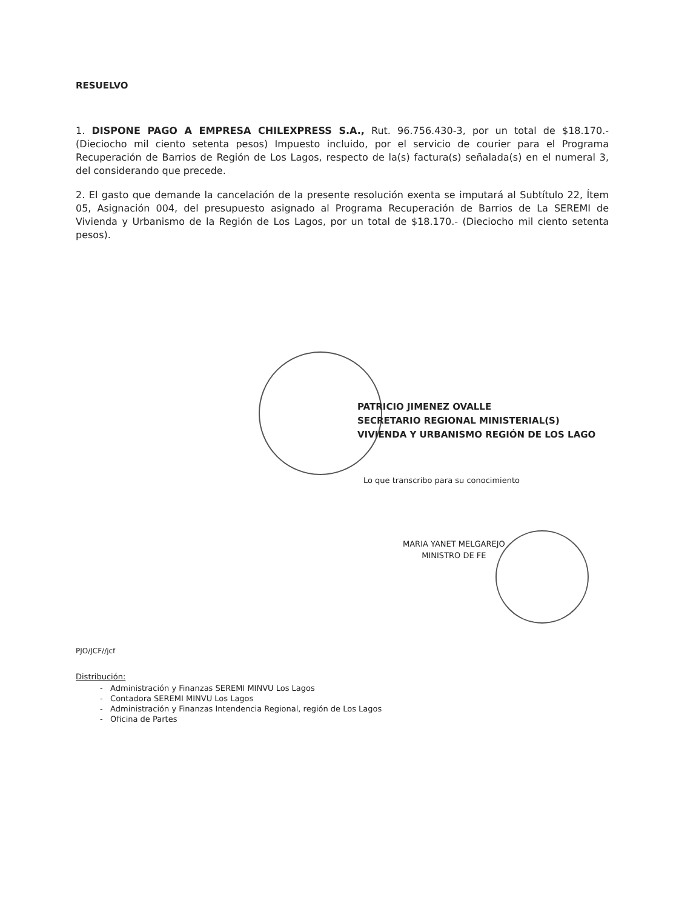RESUELVO
1. DISPONE PAGO A EMPRESA CHILEXPRESS S.A., Rut. 96.756.430-3, por un total de $18.170.- (Dieciocho mil ciento setenta pesos) Impuesto incluido, por el servicio de courier para el Programa Recuperación de Barrios de Región de Los Lagos, respecto de la(s) factura(s) señalada(s) en el numeral 3, del considerando que precede.
2. El gasto que demande la cancelación de la presente resolución exenta se imputará al Subtítulo 22, Ítem 05, Asignación 004, del presupuesto asignado al Programa Recuperación de Barrios de La SEREMI de Vivienda y Urbanismo de la Región de Los Lagos, por un total de $18.170.- (Dieciocho mil ciento setenta pesos).
PATRICIO JIMENEZ OVALLE
SECRETARIO REGIONAL MINISTERIAL(S)
VIVIENDA Y URBANISMO REGIÓN DE LOS LAGO
Lo que transcribo para su conocimiento
MARIA YANET MELGAREJO
MINISTRO DE FE
PJO/JCF//jcf
Distribución:
- Administración y Finanzas SEREMI MINVU Los Lagos
- Contadora SEREMI MINVU Los Lagos
- Administración y Finanzas Intendencia Regional, región de Los Lagos
- Oficina de Partes